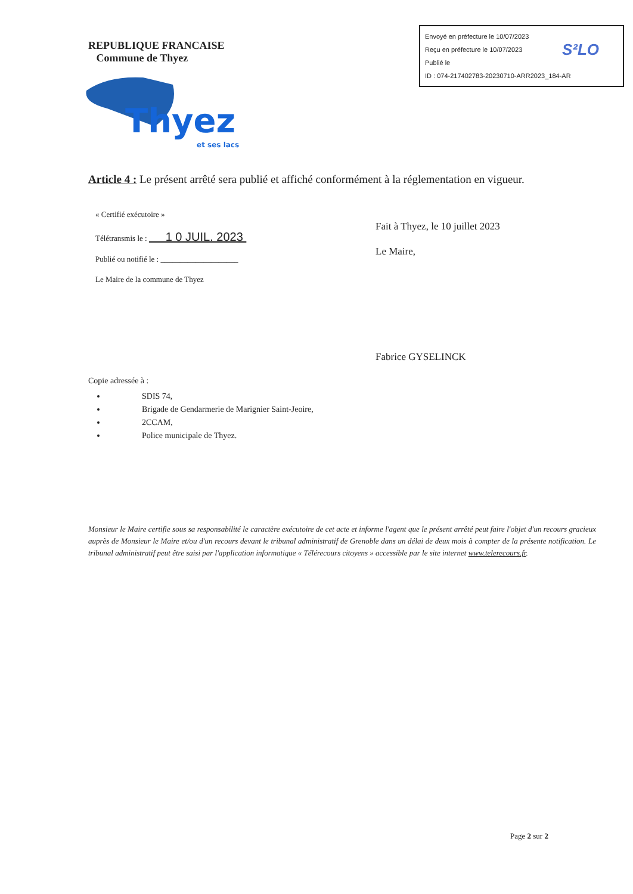Envoyé en préfecture le 10/07/2023
Reçu en préfecture le 10/07/2023
Publié le
ID : 074-217402783-20230710-ARR2023_184-AR
S²LO
REPUBLIQUE FRANCAISE
Commune de Thyez
Thyez
et ses lacs
Article 4 : Le présent arrêté sera publié et affiché conformément à la réglementation en vigueur.
« Certifié exécutoire »
Télétransmis le : 1 0 JUIL. 2023
Publié ou notifié le : ____________________
Le Maire de la commune de Thyez
Fait à Thyez, le 10 juillet 2023
Le Maire,
Fabrice GYSELINCK
Copie adressée à :
SDIS 74,
Brigade de Gendarmerie de Marignier Saint-Jeoire,
2CCAM,
Police municipale de Thyez.
Monsieur le Maire certifie sous sa responsabilité le caractère exécutoire de cet acte et informe l'agent que le présent arrêté peut faire l'objet d'un recours gracieux auprès de Monsieur le Maire et/ou d'un recours devant le tribunal administratif de Grenoble dans un délai de deux mois à compter de la présente notification. Le tribunal administratif peut être saisi par l'application informatique « Télérecours citoyens » accessible par le site internet www.telerecours.fr.
Page 2 sur 2